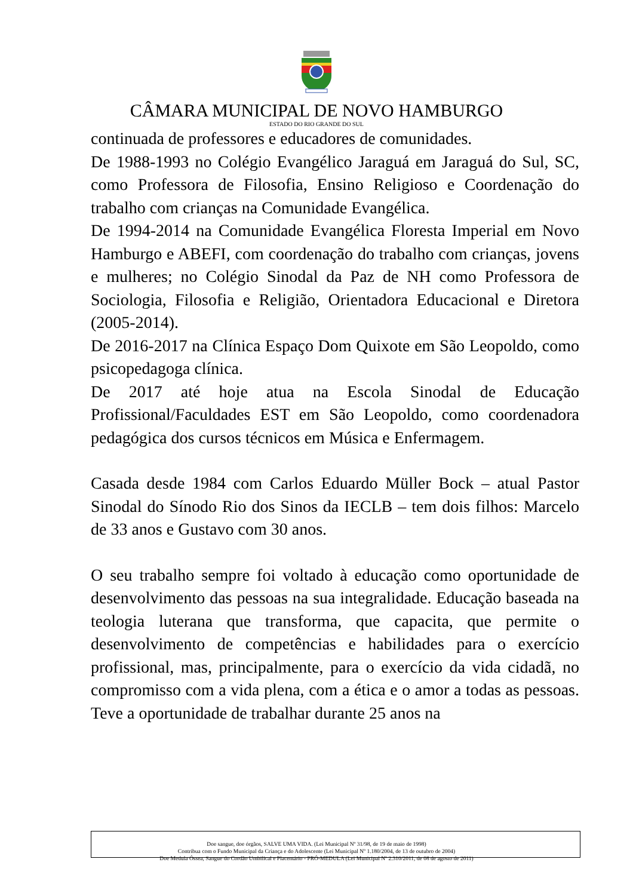CÂMARA MUNICIPAL DE NOVO HAMBURGO
ESTADO DO RIO GRANDE DO SUL
continuada de professores e educadores de comunidades.
De 1988-1993 no Colégio Evangélico Jaraguá em Jaraguá do Sul, SC, como Professora de Filosofia, Ensino Religioso e Coordenação do trabalho com crianças na Comunidade Evangélica.
De 1994-2014 na Comunidade Evangélica Floresta Imperial em Novo Hamburgo e ABEFI, com coordenação do trabalho com crianças, jovens e mulheres; no Colégio Sinodal da Paz de NH como Professora de Sociologia, Filosofia e Religião, Orientadora Educacional e Diretora (2005-2014).
De 2016-2017 na Clínica Espaço Dom Quixote em São Leopoldo, como psicopedagoga clínica.
De 2017 até hoje atua na Escola Sinodal de Educação Profissional/Faculdades EST em São Leopoldo, como coordenadora pedagógica dos cursos técnicos em Música e Enfermagem.
Casada desde 1984 com Carlos Eduardo Müller Bock – atual Pastor Sinodal do Sínodo Rio dos Sinos da IECLB – tem dois filhos: Marcelo de 33 anos e Gustavo com 30 anos.
O seu trabalho sempre foi voltado à educação como oportunidade de desenvolvimento das pessoas na sua integralidade. Educação baseada na teologia luterana que transforma, que capacita, que permite o desenvolvimento de competências e habilidades para o exercício profissional, mas, principalmente, para o exercício da vida cidadã, no compromisso com a vida plena, com a ética e o amor a todas as pessoas. Teve a oportunidade de trabalhar durante 25 anos na
Doe sangue, doe órgãos, SALVE UMA VIDA. (Lei Municipal Nº 31/98, de 19 de maio de 1998)
Contribua com o Fundo Municipal da Criança e do Adolescente (Lei Municipal Nº 1.180/2004, de 13 de outubro de 2004)
Doe Medula Óssea, Sangue do Cordão Umbilical e Placentário - PRÓ-MEDULA (Lei Municipal Nº 2.310/2011, de 08 de agosto de 2011)